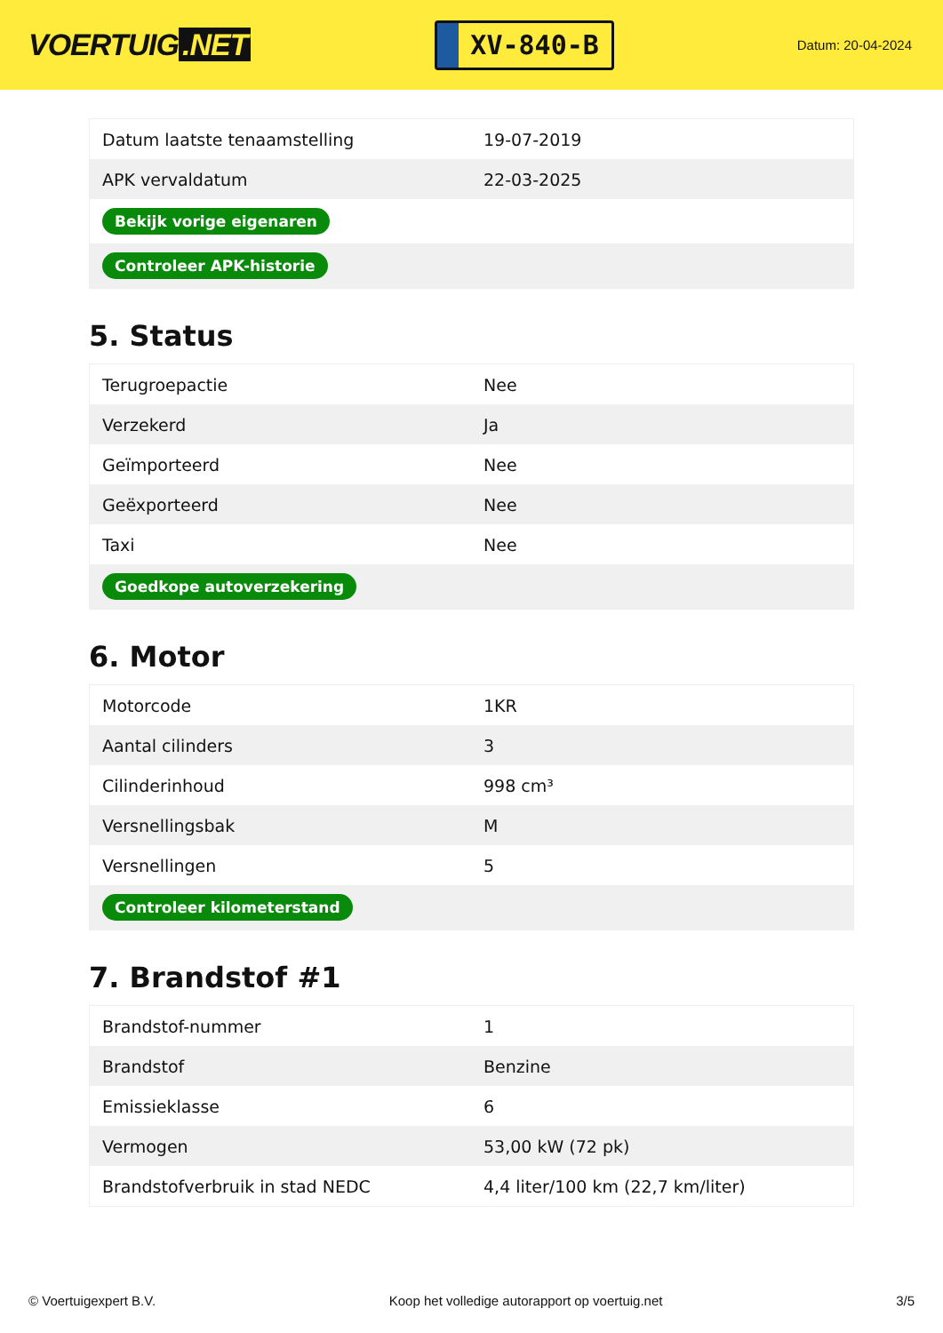VOERTUIG.NET
XV-840-B
Datum: 20-04-2024
| Datum laatste tenaamstelling | 19-07-2019 |
| APK vervaldatum | 22-03-2025 |
| Bekijk vorige eigenaren | |
| Controleer APK-historie | |
5. Status
| Terugroepactie | Nee |
| Verzekerd | Ja |
| Geïmporteerd | Nee |
| Geëxporteerd | Nee |
| Taxi | Nee |
| Goedkope autoverzekering | |
6. Motor
| Motorcode | 1KR |
| Aantal cilinders | 3 |
| Cilinderinhoud | 998 cm³ |
| Versnellingsbak | M |
| Versnellingen | 5 |
| Controleer kilometerstand | |
7. Brandstof #1
| Brandstof-nummer | 1 |
| Brandstof | Benzine |
| Emissieklasse | 6 |
| Vermogen | 53,00 kW (72 pk) |
| Brandstofverbruik in stad NEDC | 4,4 liter/100 km (22,7 km/liter) |
© Voertuigexpert B.V. Koop het volledige autorapport op voertuig.net 3/5